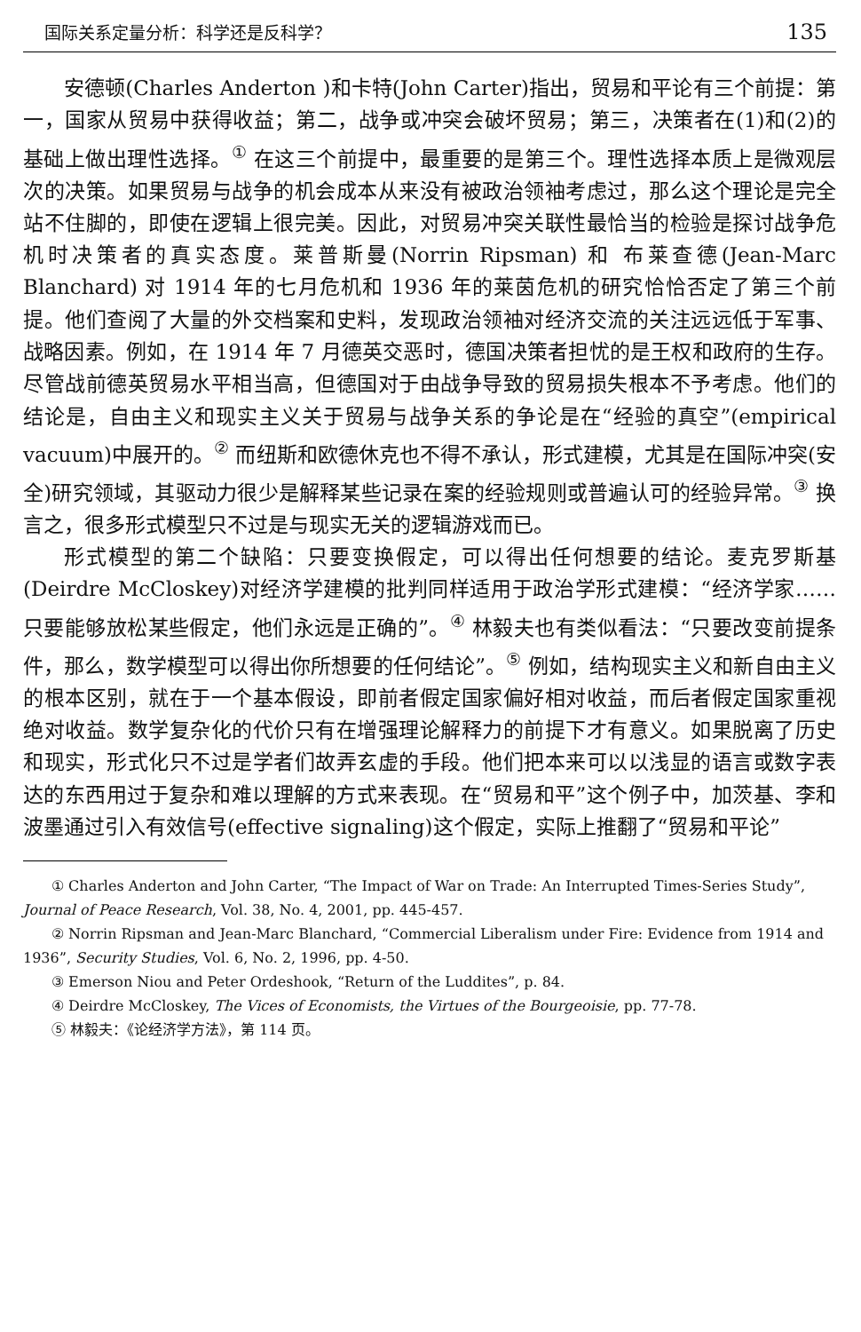国际关系定量分析：科学还是反科学？ 135
安德顿(Charles Anderton )和卡特(John Carter)指出，贸易和平论有三个前提：第一，国家从贸易中获得收益；第二，战争或冲突会破坏贸易；第三，决策者在(1)和(2)的基础上做出理性选择。<sup>①</sup> 在这三个前提中，最重要的是第三个。理性选择本质上是微观层次的决策。如果贸易与战争的机会成本从来没有被政治领袖考虑过，那么这个理论是完全站不住脚的，即使在逻辑上很完美。因此，对贸易冲突关联性最恰当的检验是探讨战争危机时决策者的真实态度。莱普斯曼(Norrin Ripsman) 和 布莱查德(Jean-Marc Blanchard) 对 1914 年的七月危机和 1936 年的莱茵危机的研究恰恰否定了第三个前提。他们查阅了大量的外交档案和史料，发现政治领袖对经济交流的关注远远低于军事、战略因素。例如，在 1914 年 7 月德英交恶时，德国决策者担忧的是王权和政府的生存。尽管战前德英贸易水平相当高，但德国对于由战争导致的贸易损失根本不予考虑。他们的结论是，自由主义和现实主义关于贸易与战争关系的争论是在“经验的真空”(empirical vacuum)中展开的。<sup>②</sup> 而纽斯和欧德休克也不得不承认，形式建模，尤其是在国际冲突(安全)研究领域，其驱动力很少是解释某些记录在案的经验规则或普遍认可的经验异常。<sup>③</sup> 换言之，很多形式模型只不过是与现实无关的逻辑游戏而已。
形式模型的第二个缺陷：只要变换假定，可以得出任何想要的结论。麦克罗斯基(Deirdre McCloskey)对经济学建模的批判同样适用于政治学形式建模：“经济学家……只要能够放松某些假定，他们永远是正确的”。<sup>④</sup> 林毅夫也有类似看法：“只要改变前提条件，那么，数学模型可以得出你所想要的任何结论”。<sup>⑤</sup> 例如，结构现实主义和新自由主义的根本区别，就在于一个基本假设，即前者假定国家偏好相对收益，而后者假定国家重视绝对收益。数学复杂化的代价只有在增强理论解释力的前提下才有意义。如果脱离了历史和现实，形式化只不过是学者们故弄玄虚的手段。他们把本来可以以浅显的语言或数字表达的东西用过于复杂和难以理解的方式来表现。在“贸易和平”这个例子中，加茨基、李和波墨通过引入有效信号(effective signaling)这个假定，实际上推翻了“贸易和平论”
① Charles Anderton and John Carter, “The Impact of War on Trade: An Interrupted Times-Series Study”, Journal of Peace Research, Vol. 38, No. 4, 2001, pp. 445-457.
② Norrin Ripsman and Jean-Marc Blanchard, “Commercial Liberalism under Fire: Evidence from 1914 and 1936”, Security Studies, Vol. 6, No. 2, 1996, pp. 4-50.
③ Emerson Niou and Peter Ordeshook, “Return of the Luddites”, p. 84.
④ Deirdre McCloskey, The Vices of Economists, the Virtues of the Bourgeoisie, pp. 77-78.
⑤ 林毅夫：《论经济学方法》，第 114 页。